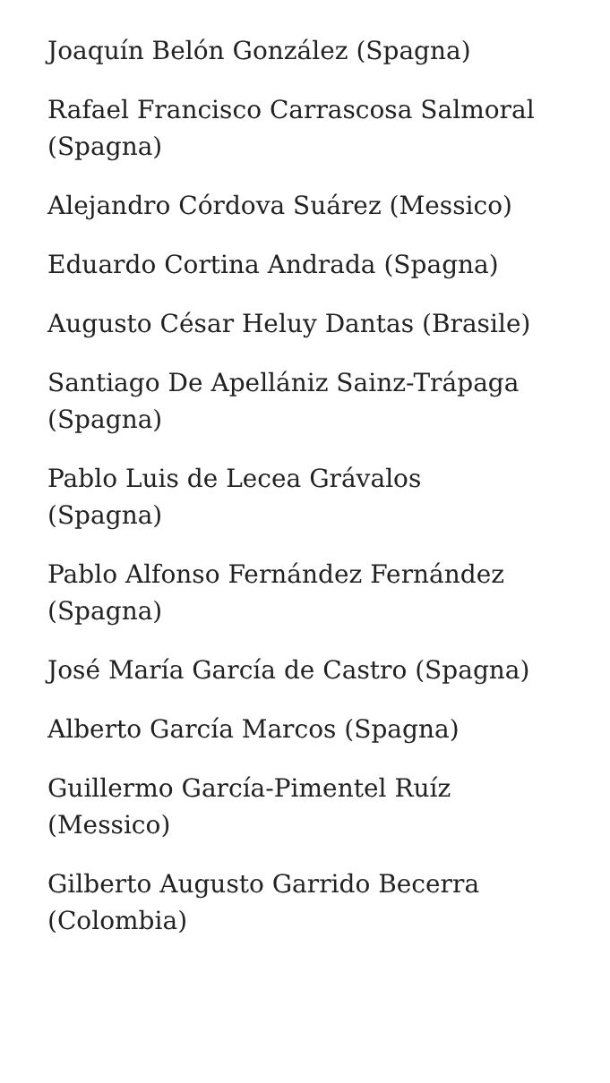Joaquín Belón González (Spagna)
Rafael Francisco Carrascosa Salmoral (Spagna)
Alejandro Córdova Suárez (Messico)
Eduardo Cortina Andrada (Spagna)
Augusto César Heluy Dantas (Brasile)
Santiago De Apellániz Sainz-Trápaga (Spagna)
Pablo Luis de Lecea Grávalos
(Spagna)
Pablo Alfonso Fernández Fernández (Spagna)
José María García de Castro (Spagna)
Alberto García Marcos (Spagna)
Guillermo García-Pimentel Ruíz
(Messico)
Gilberto Augusto Garrido Becerra (Colombia)